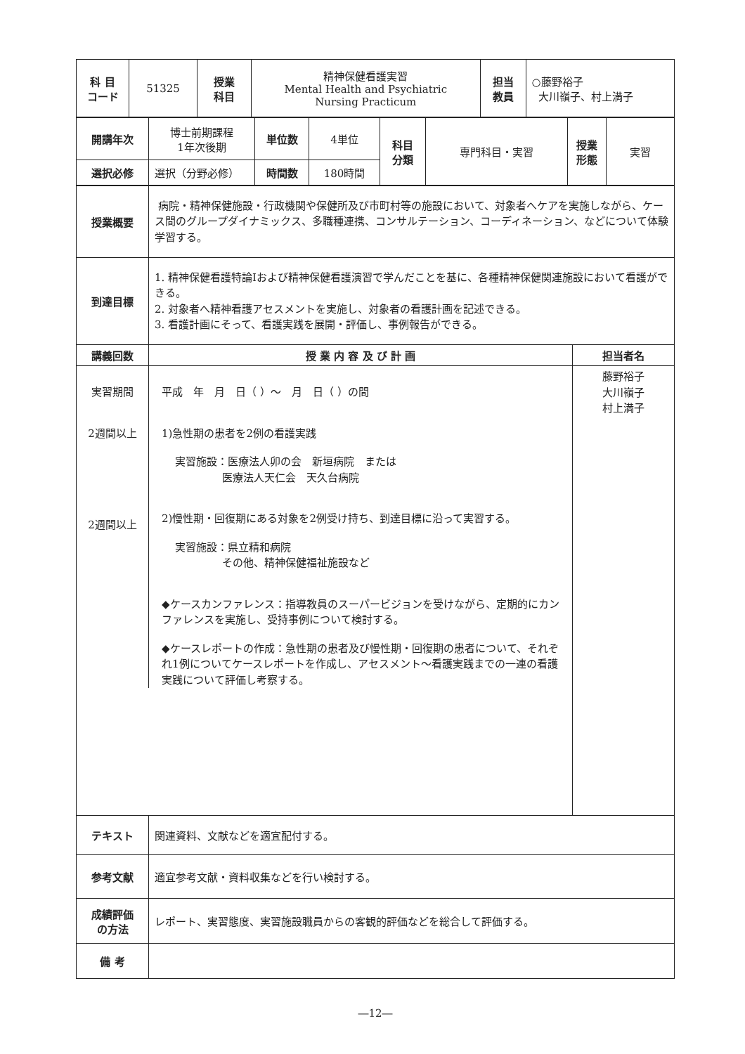| 科 目 コード | 51325 | 授業 科目 | 精神保健看護実習 Mental Health and Psychiatric Nursing Practicum | 担当 教員 | ○藤野裕子 大川嶺子、村上満子 |
| 開講年次 | 博士前期課程 1年次後期 | 単位数 | 4単位 | 科目 分類 | 専門科目・実習 | 授業 形態 | 実習 |
| 選択必修 | 選択（分野必修） | 時間数 | 180時間 | | | | |
| 授業概要 | 病院・精神保健施設・行政機関や保健所及び市町村等の施設において、対象者へケアを実施しながら、ケース間のグループダイナミックス、多職種連携、コンサルテーション、コーディネーション、などについて体験学習する。 | |
| 到達目標 | 1. 精神保健看護特論Ⅰおよび精神保健看護演習で学んだことを基に、各種精神保健関連施設において看護ができる。 2. 対象者へ精神看護アセスメントを実施し、対象者の看護計画を記述できる。 3. 看護計画にそって、看護実践を展開・評価し、事例報告ができる。 | |
| 講義回数 | 授 業 内 容 及 び 計 画 | 担当者名 |
| / 実習期間 2週間以上 2週間以上 / 平成 年 月 日（ ）～ 月 日（ ）の間 1)急性期の患者を2例の看護実践 実習施設：医療法人卯の会 新垣病院 または 医療法人天仁会 天久台病院 2)慢性期・回復期にある対象を2例受け持ち、到達目標に沿って実習する。 実習施設：県立精和病院 その他、精神保健福祉施設など ◆ケースカンファレンス：指導教員のスーパービジョンを受けながら、定期的にカンファレンスを実施し、受持事例について検討する。 ◆ケースレポートの作成：急性期の患者及び慢性期・回復期の患者について、それぞれ1例についてケースレポートを作成し、アセスメント～看護実践までの一連の看護実践について評価し考察する。 / | | 藤野裕子 大川嶺子 村上満子 |
| テキスト | 関連資料、文献などを適宜配付する。 | |
| 参考文献 | 適宜参考文献・資料収集などを行い検討する。 | |
| 成績評価 の方法 | レポート、実習態度、実習施設職員からの客観的評価などを総合して評価する。 | |
| 備 考 | | |
―12―